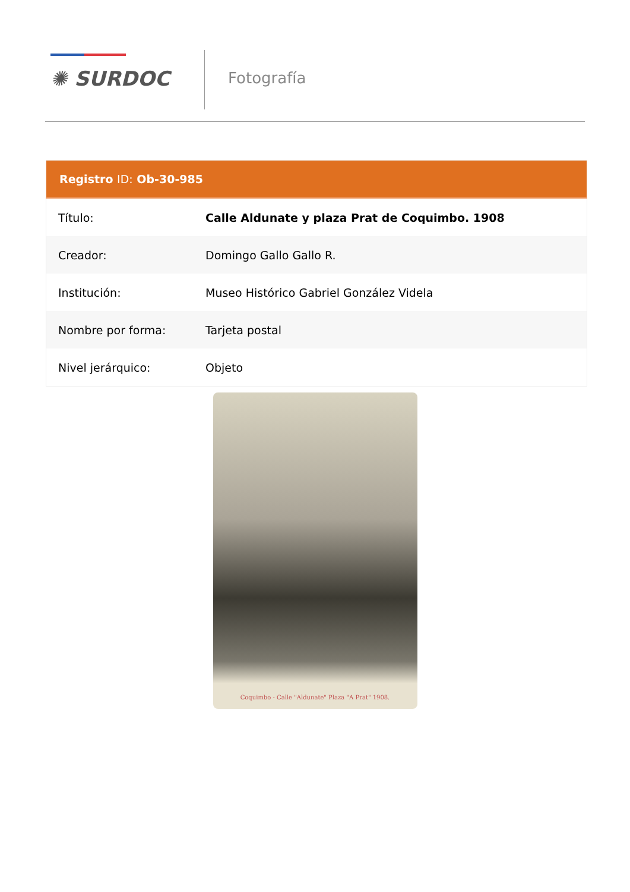✺ SURDOC Fotografía
| Registro ID: Ob-30-985 | |
| --- | --- |
| Título: | Calle Aldunate y plaza Prat de Coquimbo. 1908 |
| Creador: | Domingo Gallo Gallo R. |
| Institución: | Museo Histórico Gabriel González Videla |
| Nombre por forma: | Tarjeta postal |
| Nivel jerárquico: | Objeto |
Coquimbo - Calle "Aldunate" Plaza "A Prat" 1908.